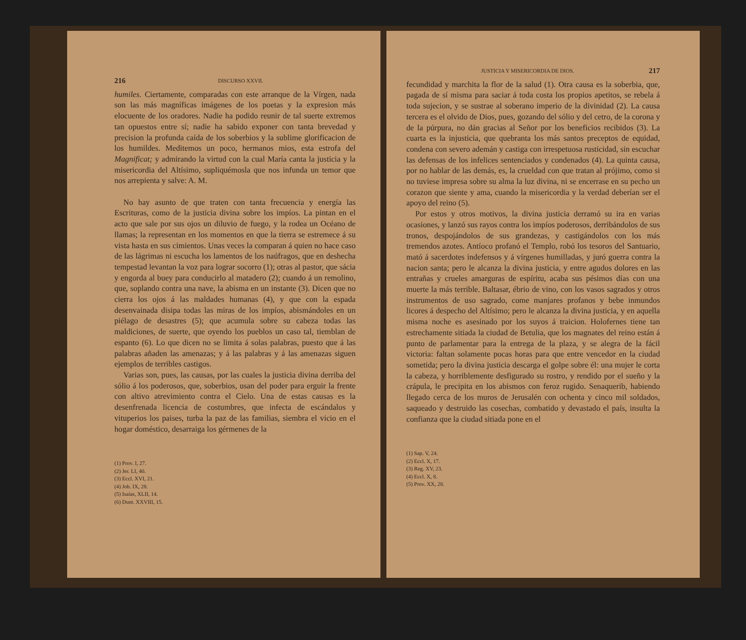216 DISCURSO XXVII.
humiles. Ciertamente, comparadas con este arranque de la Vírgen, nada son las más magníficas imágenes de los poetas y la expresion más elocuente de los oradores. Nadie ha podido reunir de tal suerte extremos tan opuestos entre sí; nadie ha sabido exponer con tanta brevedad y precision la profunda caída de los soberbios y la sublime glorificacion de los humildes. Meditemos un poco, hermanos mios, esta estrofa del Magnificat; y admirando la virtud con la cual María canta la justicia y la misericordia del Altísimo, supliquémosla que nos infunda un temor que nos arrepienta y salve: A. M.
No hay asunto de que traten con tanta frecuencia y energía las Escrituras, como de la justicia divina sobre los impíos. La pintan en el acto que sale por sus ojos un diluvio de fuego, y la rodea un Océano de llamas; la representan en los momentos en que la tierra se estremece á su vista hasta en sus cimientos. Unas veces la comparan á quien no hace caso de las lágrimas ni escucha los lamentos de los naúfragos, que en deshecha tempestad levantan la voz para lograr socorro (1); otras al pastor, que sácia y engorda al buey para conducirlo al matadero (2); cuando á un remolino, que, soplando contra una nave, la abisma en un instante (3). Dicen que no cierra los ojos á las maldades humanas (4), y que con la espada desenvainada disipa todas las miras de los impíos, abismándoles en un piélago de desastres (5); que acumula sobre su cabeza todas las maldiciones, de suerte, que oyendo los pueblos un caso tal, tiemblan de espanto (6). Lo que dicen no se limita á solas palabras, puesto que á las palabras añaden las amenazas; y á las palabras y á las amenazas siguen ejemplos de terribles castigos.
Varias son, pues, las causas, por las cuales la justicia divina derriba del sólio á los poderosos, que, soberbios, usan del poder para erguir la frente con altivo atrevimiento contra el Cielo. Una de estas causas es la desenfrenada licencia de costumbres, que infecta de escándalos y vituperios los paises, turba la paz de las familias, siembra el vicio en el hogar doméstico, desarraiga los gérmenes de la
(1) Prov. I, 27.
(2) Jer. LI, 40.
(3) Eccl. XVI, 21.
(4) Job. IX, 28.
(5) Isaías, XLII, 14.
(6) Dunt. XXVIII, 15.
JUSTICIA Y MISERICORDIA DE DIOS. 217
fecundidad y marchita la flor de la salud (1). Otra causa es la soberbia, que, pagada de sí misma para saciar á toda costa los propios apetitos, se rebela á toda sujecion, y se sustrae al soberano imperio de la divinidad (2). La causa tercera es el olvido de Dios, pues, gozando del sólio y del cetro, de la corona y de la púrpura, no dán gracias al Señor por los beneficios recibidos (3). La cuarta es la injusticia, que quebranta los más santos preceptos de equidad, condena con severo ademán y castiga con irrespetuosa rusticidad, sin escuchar las defensas de los infelices sentenciados y condenados (4). La quinta causa, por no hablar de las demás, es, la crueldad con que tratan al prójimo, como si no tuviese impresa sobre su alma la luz divina, ni se encerrase en su pecho un corazon que siente y ama, cuando la misericordia y la verdad deberían ser el apoyo del reino (5).
Por estos y otros motivos, la divina justicia derramó su ira en varias ocasiones, y lanzó sus rayos contra los impíos poderosos, derribándolos de sus tronos, despojándolos de sus grandezas, y castigándolos con los más tremendos azotes. Antíoco profanó el Templo, robó los tesoros del Santuario, mató á sacerdotes indefensos y á vírgenes humilladas, y juró guerra contra la nacion santa; pero le alcanza la divina justicia, y entre agudos dolores en las entrañas y crueles amarguras de espíritu, acaba sus pésimos días con una muerte la más terrible. Baltasar, ébrio de vino, con los vasos sagrados y otros instrumentos de uso sagrado, come manjares profanos y bebe inmundos licores á despecho del Altísimo; pero le alcanza la divina justicia, y en aquella misma noche es asesinado por los suyos á traicion. Holofernes tiene tan estrechamente sitiada la ciudad de Betulia, que los magnates del reino están á punto de parlamentar para la entrega de la plaza, y se alegra de la fácil victoria: faltan solamente pocas horas para que entre vencedor en la ciudad sometida; pero la divina justicia descarga el golpe sobre él: una mujer le corta la cabeza, y horriblemente desfigurado su rostro, y rendido por el sueño y la crápula, le precipita en los abismos con feroz rugido. Senaquerib, habiendo llegado cerca de los muros de Jerusalén con ochenta y cinco mil soldados, saqueado y destruido las cosechas, combatido y devastado el país, insulta la confianza que la ciudad sitiada pone en el
(1) Sap. V, 24.
(2) Eccl. X, 17.
(3) Reg. XV, 23.
(4) Eccl. X, 8.
(5) Prov. XX, 28.